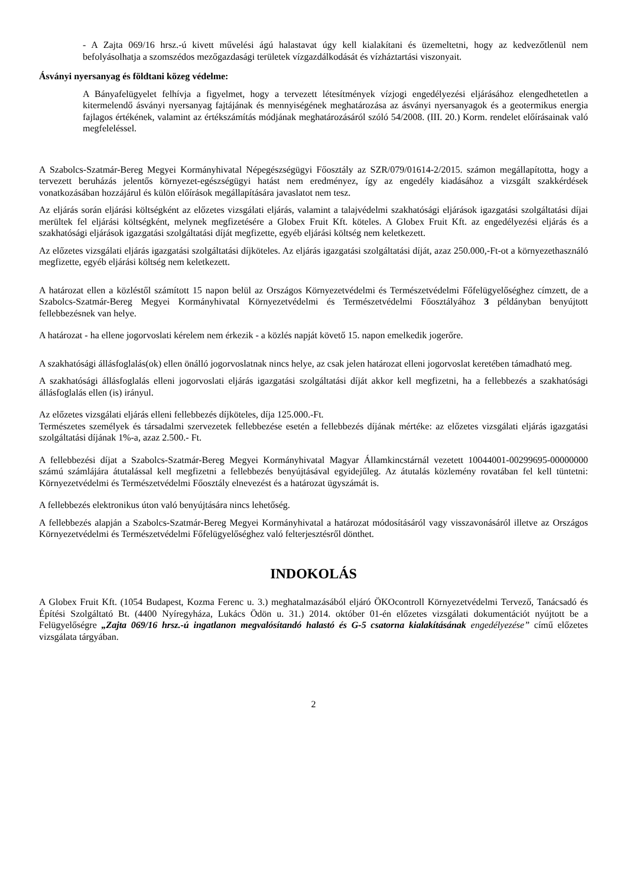- A Zajta 069/16 hrsz.-ú kivett művelési ágú halastavat úgy kell kialakítani és üzemeltetni, hogy az kedvezőtlenül nem befolyásolhatja a szomszédos mezőgazdasági területek vízgazdálkodását és vízháztartási viszonyait.
Ásványi nyersanyag és földtani közeg védelme:
A Bányafelügyelet felhívja a figyelmet, hogy a tervezett létesítmények vízjogi engedélyezési eljárásához elengedhetetlen a kitermelendő ásványi nyersanyag fajtájának és mennyiségének meghatározása az ásványi nyersanyagok és a geotermikus energia fajlagos értékének, valamint az értékszámítás módjának meghatározásáról szóló 54/2008. (III. 20.) Korm. rendelet előírásainak való megfeleléssel.
A Szabolcs-Szatmár-Bereg Megyei Kormányhivatal Népegészségügyi Főosztály az SZR/079/01614-2/2015. számon megállapította, hogy a tervezett beruházás jelentős környezet-egészségügyi hatást nem eredményez, így az engedély kiadásához a vizsgált szakkérdések vonatkozásában hozzájárul és külön előírások megállapítására javaslatot nem tesz.
Az eljárás során eljárási költségként az előzetes vizsgálati eljárás, valamint a talajvédelmi szakhatósági eljárások igazgatási szolgáltatási díjai merültek fel eljárási költségként, melynek megfizetésére a Globex Fruit Kft. köteles. A Globex Fruit Kft. az engedélyezési eljárás és a szakhatósági eljárások igazgatási szolgáltatási díját megfizette, egyéb eljárási költség nem keletkezett.
Az előzetes vizsgálati eljárás igazgatási szolgáltatási díjköteles. Az eljárás igazgatási szolgáltatási díját, azaz 250.000,-Ft-ot a környezethasználó megfizette, egyéb eljárási költség nem keletkezett.
A határozat ellen a közléstől számított 15 napon belül az Országos Környezetvédelmi és Természetvédelmi Főfelügyelőséghez címzett, de a Szabolcs-Szatmár-Bereg Megyei Kormányhivatal Környezetvédelmi és Természetvédelmi Főosztályához 3 példányban benyújtott fellebbezésnek van helye.
A határozat - ha ellene jogorvoslati kérelem nem érkezik - a közlés napját követő 15. napon emelkedik jogerőre.
A szakhatósági állásfoglalás(ok) ellen önálló jogorvoslatnak nincs helye, az csak jelen határozat elleni jogorvoslat keretében támadható meg.
A szakhatósági állásfoglalás elleni jogorvoslati eljárás igazgatási szolgáltatási díját akkor kell megfizetni, ha a fellebbezés a szakhatósági állásfoglalás ellen (is) irányul.
Az előzetes vizsgálati eljárás elleni fellebbezés díjköteles, díja 125.000.-Ft.
Természetes személyek és társadalmi szervezetek fellebbezése esetén a fellebbezés díjának mértéke: az előzetes vizsgálati eljárás igazgatási szolgáltatási díjának 1%-a, azaz 2.500.- Ft.
A fellebbezési díjat a Szabolcs-Szatmár-Bereg Megyei Kormányhivatal Magyar Államkincstárnál vezetett 10044001-00299695-00000000 számú számlájára átutalással kell megfizetni a fellebbezés benyújtásával egyidejűleg. Az átutalás közlemény rovatában fel kell tüntetni: Környezetvédelmi és Természetvédelmi Főosztály elnevezést és a határozat ügyszámát is.
A fellebbezés elektronikus úton való benyújtására nincs lehetőség.
A fellebbezés alapján a Szabolcs-Szatmár-Bereg Megyei Kormányhivatal a határozat módosításáról vagy visszavonásáról illetve az Országos Környezetvédelmi és Természetvédelmi Főfelügyelőséghez való felterjesztésről dönthet.
INDOKOLÁS
A Globex Fruit Kft. (1054 Budapest, Kozma Ferenc u. 3.) meghatalmazásából eljáró ÖKOcontroll Környezetvédelmi Tervező, Tanácsadó és Építési Szolgáltató Bt. (4400 Nyíregyháza, Lukács Ödön u. 31.) 2014. október 01-én előzetes vizsgálati dokumentációt nyújtott be a Felügyelőségre „Zajta 069/16 hrsz.-ú ingatlanon megvalósítandó halastó és G-5 csatorna kialakításának engedélyezése” című előzetes vizsgálata tárgyában.
2